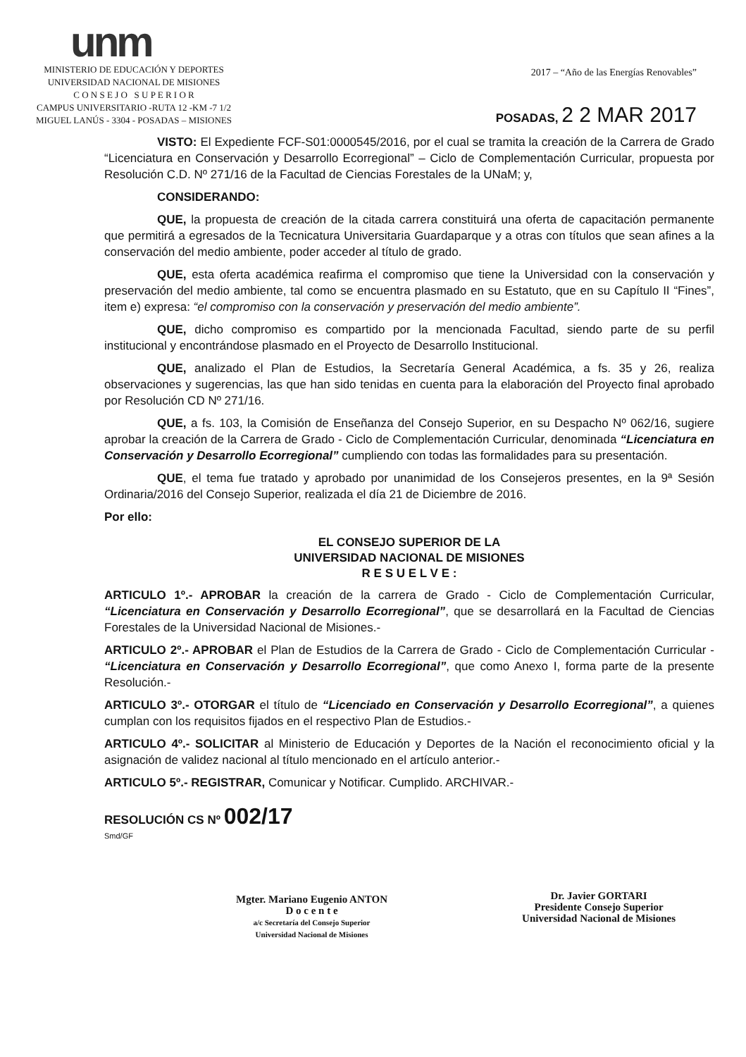unm
MINISTERIO DE EDUCACIÓN Y DEPORTES
UNIVERSIDAD NACIONAL DE MISIONES
C O N S E J O S U P E R I O R
CAMPUS UNIVERSITARIO -RUTA 12 -KM -7 1/2
MIGUEL LANÚS - 3304 - POSADAS – MISIONES
2017 – “Año de las Energías Renovables”
POSADAS, 2 2 MAR 2017
VISTO: El Expediente FCF-S01:0000545/2016, por el cual se tramita la creación de la Carrera de Grado “Licenciatura en Conservación y Desarrollo Ecorregional” – Ciclo de Complementación Curricular, propuesta por Resolución C.D. Nº 271/16 de la Facultad de Ciencias Forestales de la UNaM; y,
CONSIDERANDO:
QUE, la propuesta de creación de la citada carrera constituirá una oferta de capacitación permanente que permitirá a egresados de la Tecnicatura Universitaria Guardaparque y a otras con títulos que sean afines a la conservación del medio ambiente, poder acceder al título de grado.
QUE, esta oferta académica reafirma el compromiso que tiene la Universidad con la conservación y preservación del medio ambiente, tal como se encuentra plasmado en su Estatuto, que en su Capítulo II “Fines”, item e) expresa: “el compromiso con la conservación y preservación del medio ambiente”.
QUE, dicho compromiso es compartido por la mencionada Facultad, siendo parte de su perfil institucional y encontrándose plasmado en el Proyecto de Desarrollo Institucional.
QUE, analizado el Plan de Estudios, la Secretaría General Académica, a fs. 35 y 26, realiza observaciones y sugerencias, las que han sido tenidas en cuenta para la elaboración del Proyecto final aprobado por Resolución CD Nº 271/16.
QUE, a fs. 103, la Comisión de Enseñanza del Consejo Superior, en su Despacho Nº 062/16, sugiere aprobar la creación de la Carrera de Grado - Ciclo de Complementación Curricular, denominada “Licenciatura en Conservación y Desarrollo Ecorregional” cumpliendo con todas las formalidades para su presentación.
QUE, el tema fue tratado y aprobado por unanimidad de los Consejeros presentes, en la 9ª Sesión Ordinaria/2016 del Consejo Superior, realizada el día 21 de Diciembre de 2016.
Por ello:
EL CONSEJO SUPERIOR DE LA
UNIVERSIDAD NACIONAL DE MISIONES
R E S U E L V E :
ARTICULO 1º.- APROBAR la creación de la carrera de Grado - Ciclo de Complementación Curricular, “Licenciatura en Conservación y Desarrollo Ecorregional”, que se desarrollará en la Facultad de Ciencias Forestales de la Universidad Nacional de Misiones.-
ARTICULO 2º.- APROBAR el Plan de Estudios de la Carrera de Grado - Ciclo de Complementación Curricular - “Licenciatura en Conservación y Desarrollo Ecorregional”, que como Anexo I, forma parte de la presente Resolución.-
ARTICULO 3º.- OTORGAR el título de “Licenciado en Conservación y Desarrollo Ecorregional”, a quienes cumplan con los requisitos fijados en el respectivo Plan de Estudios.-
ARTICULO 4º.- SOLICITAR al Ministerio de Educación y Deportes de la Nación el reconocimiento oficial y la asignación de validez nacional al título mencionado en el artículo anterior.-
ARTICULO 5º.- REGISTRAR, Comunicar y Notificar. Cumplido. ARCHIVAR.-
RESOLUCIÓN CS Nº 002/17
Smd/GF
Mgter. Mariano Eugenio ANTON
D o c e n t e
a/c Secretaría del Consejo Superior
Universidad Nacional de Misiones
Dr. Javier GORTARI
Presidente Consejo Superior
Universidad Nacional de Misiones